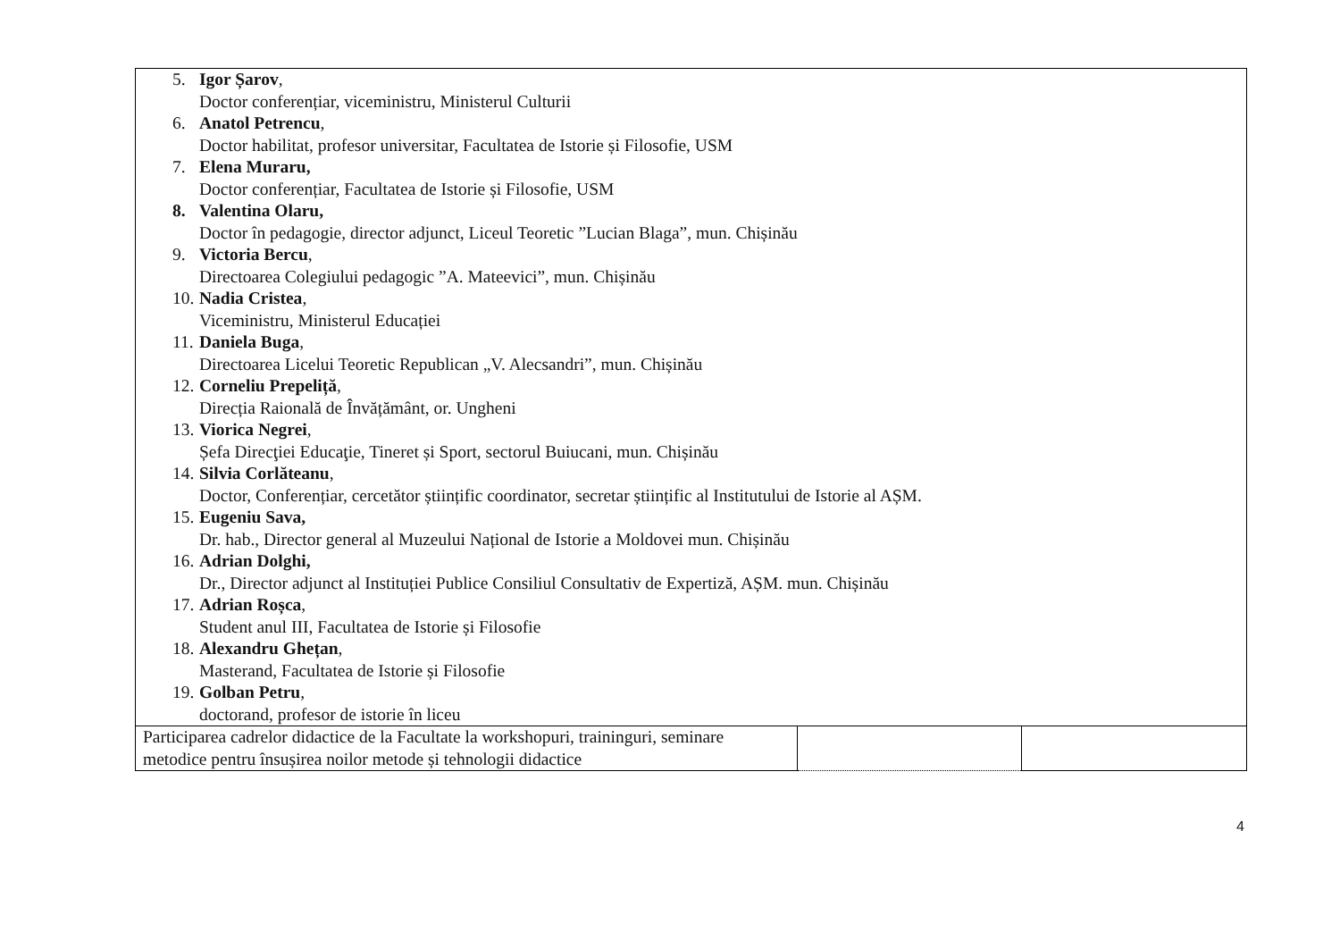| 5. Igor Șarov , Doctor conferențiar, viceministru, Ministerul Culturii 6. Anatol Petrencu , Doctor habilitat, profesor universitar, Facultatea de Istorie și Filosofie, USM 7. Elena Muraru, Doctor conferențiar, Facultatea de Istorie și Filosofie, USM 8. Valentina Olaru, Doctor în pedagogie, director adjunct, Liceul Teoretic ”Lucian Blaga”, mun. Chișinău 9. Victoria Bercu , Directoarea Colegiului pedagogic ”A. Mateevici”, mun. Chișinău 10. Nadia Cristea , Viceministru, Ministerul Educației 11. Daniela Buga , Directoarea Licelui Teoretic Republican „V. Alecsandri”, mun. Chișinău 12. Corneliu Prepeliță , Direcția Raională de Învățământ, or. Ungheni 13. Viorica Negrei , Șefa Direcţiei Educaţie, Tineret și Sport, sectorul Buiucani, mun. Chișinău 14. Silvia Corlăteanu , Doctor, Conferențiar, cercetător științific coordinator, secretar științific al Institutului de Istorie al AȘM. 15. Eugeniu Sava, Dr. hab., Director general al Muzeului Național de Istorie a Moldovei mun. Chișinău 16. Adrian Dolghi, Dr., Director adjunct al Instituției Publice Consiliul Consultativ de Expertiză, AȘM. mun. Chișinău 17. Adrian Roșca , Student anul III, Facultatea de Istorie și Filosofie 18. Alexandru Ghețan , Masterand, Facultatea de Istorie și Filosofie 19. Golban Petru , doctorand, profesor de istorie în liceu | | |
| Participarea cadrelor didactice de la Facultate la workshopuri, traininguri, seminare metodice pentru însușirea noilor metode și tehnologii didactice | | |
4